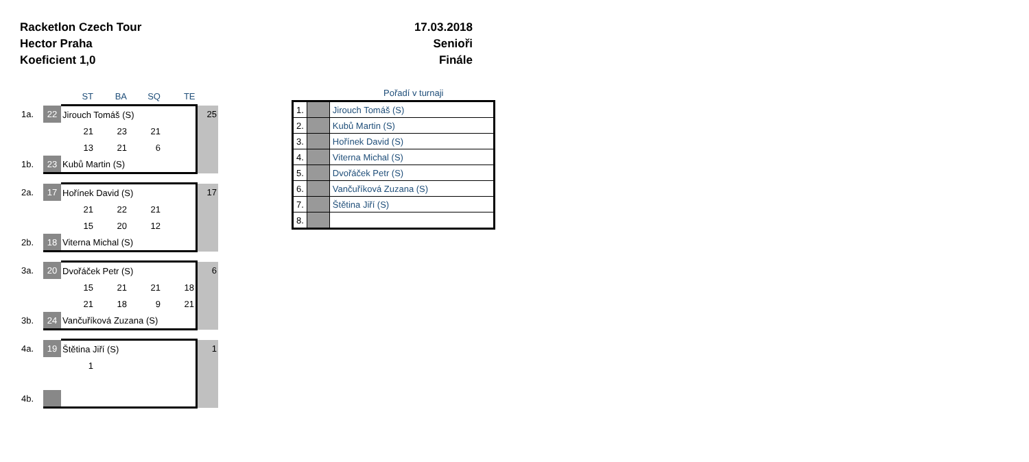Racketlon Czech Tour
Hector Praha
Koeficient 1,0
17.03.2018
Senioři
Finále
| | | ST | BA | SQ | TE | |
| 1a. | 22 | Jirouch Tomáš (S) | | | | 25 |
| | | 21 | 23 | 21 | | |
| | | 13 | 21 | 6 | | |
| 1b. | 23 | Kubů Martin (S) | | | | |
| 2a. | 17 | Hořínek David (S) | | | | 17 |
| | | 21 | 22 | 21 | | |
| | | 15 | 20 | 12 | | |
| 2b. | 18 | Viterna Michal (S) | | | | |
| 3a. | 20 | Dvořáček Petr (S) | | | | 6 |
| | | 15 | 21 | 21 | 18 | |
| | | 21 | 18 | 9 | 21 | |
| 3b. | 24 | Vančuříková Zuzana (S) | | | | |
| 4a. | 19 | Štětina Jiří (S) | | | | 1 |
| | | 1 | | | | |
| 4b. | | | | | | |
Pořadí v turnaji
| 1. | | Jirouch Tomáš (S) |
| 2. | | Kubů Martin (S) |
| 3. | | Hořínek David (S) |
| 4. | | Viterna Michal (S) |
| 5. | | Dvořáček Petr (S) |
| 6. | | Vančuříková Zuzana (S) |
| 7. | | Štětina Jiří (S) |
| 8. | | |